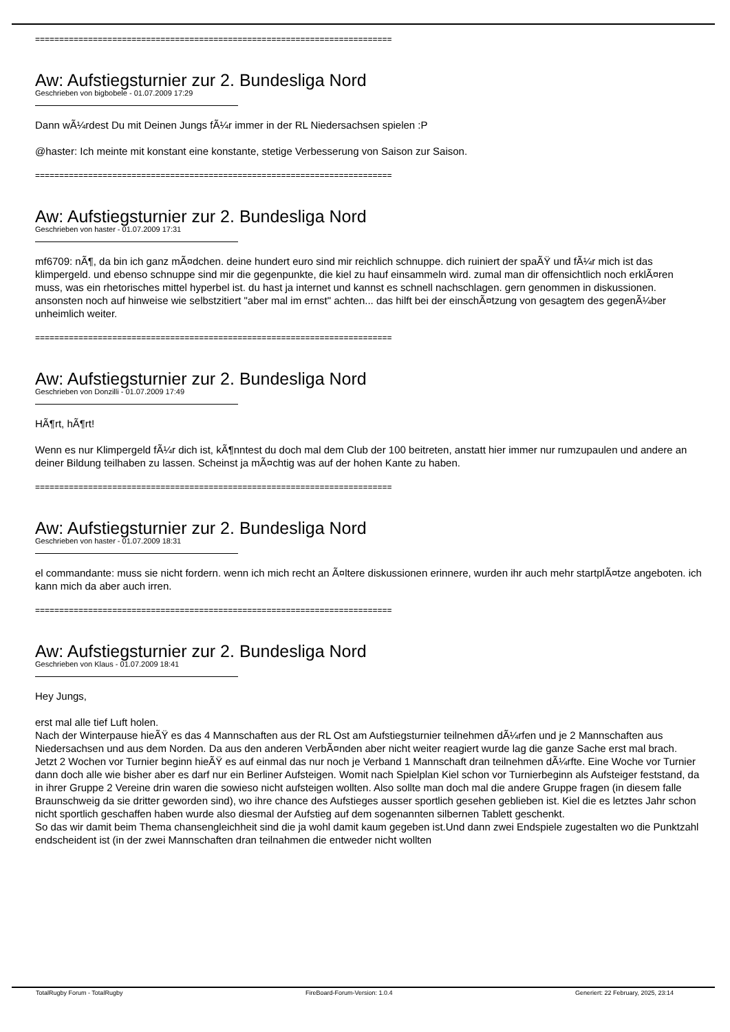==========================================================================
Aw: Aufstiegsturnier zur 2. Bundesliga Nord
Geschrieben von bigbobele - 01.07.2009 17:29
Dann wÃ¼rdest Du mit Deinen Jungs fÃ¼r immer in der RL Niedersachsen spielen :P
@haster: Ich meinte mit konstant eine konstante, stetige Verbesserung von Saison zur Saison.
==========================================================================
Aw: Aufstiegsturnier zur 2. Bundesliga Nord
Geschrieben von haster - 01.07.2009 17:31
mf6709: nÃ¶, da bin ich ganz mÃ¤dchen. deine hundert euro sind mir reichlich schnuppe. dich ruiniert der spaÃŸ und fÃ¼r mich ist das klimpergeld. und ebenso schnuppe sind mir die gegenpunkte, die kiel zu hauf einsammeln wird. zumal man dir offensichtlich noch erklÃ¤ren muss, was ein rhetorisches mittel hyperbel ist. du hast ja internet und kannst es schnell nachschlagen. gern genommen in diskussionen.
ansonsten noch auf hinweise wie selbstzitiert "aber mal im ernst" achten... das hilft bei der einschÃ¤tzung von gesagtem des gegenÃ¼ber unheimlich weiter.
==========================================================================
Aw: Aufstiegsturnier zur 2. Bundesliga Nord
Geschrieben von Donzilli - 01.07.2009 17:49
HÃ¶rt, hÃ¶rt!
Wenn es nur Klimpergeld fÃ¼r dich ist, kÃ¶nntest du doch mal dem Club der 100 beitreten, anstatt hier immer nur rumzupaulen und andere an deiner Bildung teilhaben zu lassen. Scheinst ja mÃ¤chtig was auf der hohen Kante zu haben.
==========================================================================
Aw: Aufstiegsturnier zur 2. Bundesliga Nord
Geschrieben von haster - 01.07.2009 18:31
el commandante: muss sie nicht fordern. wenn ich mich recht an Ã¤ltere diskussionen erinnere, wurden ihr auch mehr startplÃ¤tze angeboten. ich kann mich da aber auch irren.
==========================================================================
Aw: Aufstiegsturnier zur 2. Bundesliga Nord
Geschrieben von Klaus - 01.07.2009 18:41
Hey Jungs,
erst mal alle tief Luft holen.
Nach der Winterpause hieÃŸ es das 4 Mannschaften aus der RL Ost am Aufstiegsturnier teilnehmen dÃ¼rfen und je 2 Mannschaften aus Niedersachsen und aus dem Norden. Da aus den anderen VerbÃ¤nden aber nicht weiter reagiert wurde lag die ganze Sache erst mal brach.
Jetzt 2 Wochen vor Turnier beginn hieÃŸ es auf einmal das nur noch je Verband 1 Mannschaft dran teilnehmen dÃ¼rfte. Eine Woche vor Turnier dann doch alle wie bisher aber es darf nur ein Berliner Aufsteigen. Womit nach Spielplan Kiel schon vor Turnierbeginn als Aufsteiger feststand, da in ihrer Gruppe 2 Vereine drin waren die sowieso nicht aufsteigen wollten. Also sollte man doch mal die andere Gruppe fragen (in diesem falle Braunschweig da sie dritter geworden sind), wo ihre chance des Aufstieges ausser sportlich gesehen geblieben ist. Kiel die es letztes Jahr schon nicht sportlich geschaffen haben wurde also diesmal der Aufstieg auf dem sogenannten silbernen Tablett geschenkt.
So das wir damit beim Thema chansengleichheit sind die ja wohl damit kaum gegeben ist.Und dann zwei Endspiele zugestalten wo die Punktzahl endscheident ist (in der zwei Mannschaften dran teilnahmen die entweder nicht wollten
TotalRugby Forum - TotalRugby FireBoard-Forum-Version: 1.0.4 Generiert: 22 February, 2025, 23:14